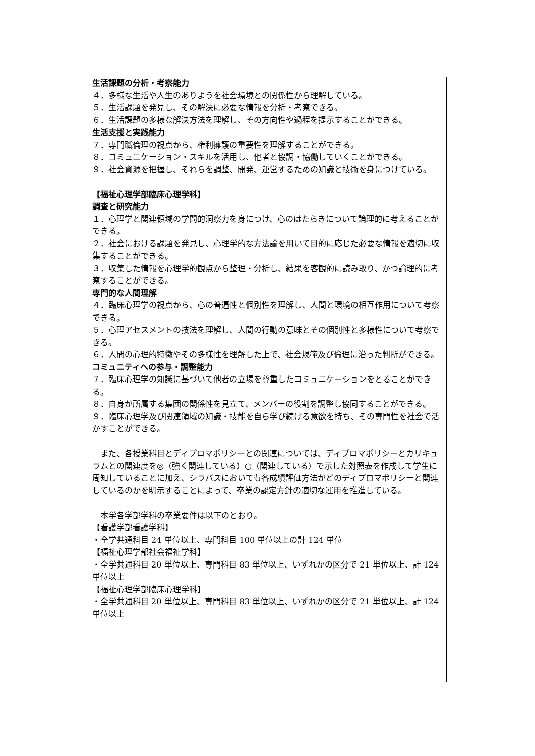生活課題の分析・考察能力
４．多様な生活や人生のありようを社会環境との関係性から理解している。
５．生活課題を発見し、その解決に必要な情報を分析・考察できる。
６．生活課題の多様な解決方法を理解し、その方向性や過程を提示することができる。
生活支援と実践能力
７．専門職倫理の視点から、権利擁護の重要性を理解することができる。
８．コミュニケーション・スキルを活用し、他者と協調・協働していくことができる。
９．社会資源を把握し、それらを調整、開発、運営するための知識と技術を身につけている。
【福祉心理学部臨床心理学科】
調査と研究能力
１．心理学と関連領域の学問的洞察力を身につけ、心のはたらきについて論理的に考えることができる。
２．社会における課題を発見し、心理学的な方法論を用いて目的に応じた必要な情報を適切に収集することができる。
３．収集した情報を心理学的観点から整理・分析し、結果を客観的に読み取り、かつ論理的に考察することができる。
専門的な人間理解
４．臨床心理学の視点から、心の普遍性と個別性を理解し、人間と環境の相互作用について考察できる。
５．心理アセスメントの技法を理解し、人間の行動の意味とその個別性と多様性について考察できる。
６．人間の心理的特徴やその多様性を理解した上で、社会規範及び倫理に沿った判断ができる。
コミュニティへの参与・調整能力
７．臨床心理学の知識に基づいて他者の立場を尊重したコミュニケーションをとることができる。
８．自身が所属する集団の関係性を見立て、メンバーの役割を調整し協同することができる。
９．臨床心理学及び関連領域の知識・技能を自ら学び続ける意欲を持ち、その専門性を社会で活かすことができる。
　また、各授業科目とディプロマポリシーとの関連については、ディプロマポリシーとカリキュラムとの関連度を◎（強く関連している）○（関連している）で示した対照表を作成して学生に周知していることに加え、シラバスにおいても各成績評価方法がどのディプロマポリシーと関連しているのかを明示することによって、卒業の認定方針の適切な運用を推進している。
　本学各学部学科の卒業要件は以下のとおり。
【看護学部看護学科】
・全学共通科目 24 単位以上、専門科目 100 単位以上の計 124 単位
【福祉心理学部社会福祉学科】
・全学共通科目 20 単位以上、専門科目 83 単位以上、いずれかの区分で 21 単位以上、計 124 単位以上
【福祉心理学部臨床心理学科】
・全学共通科目 20 単位以上、専門科目 83 単位以上、いずれかの区分で 21 単位以上、計 124 単位以上